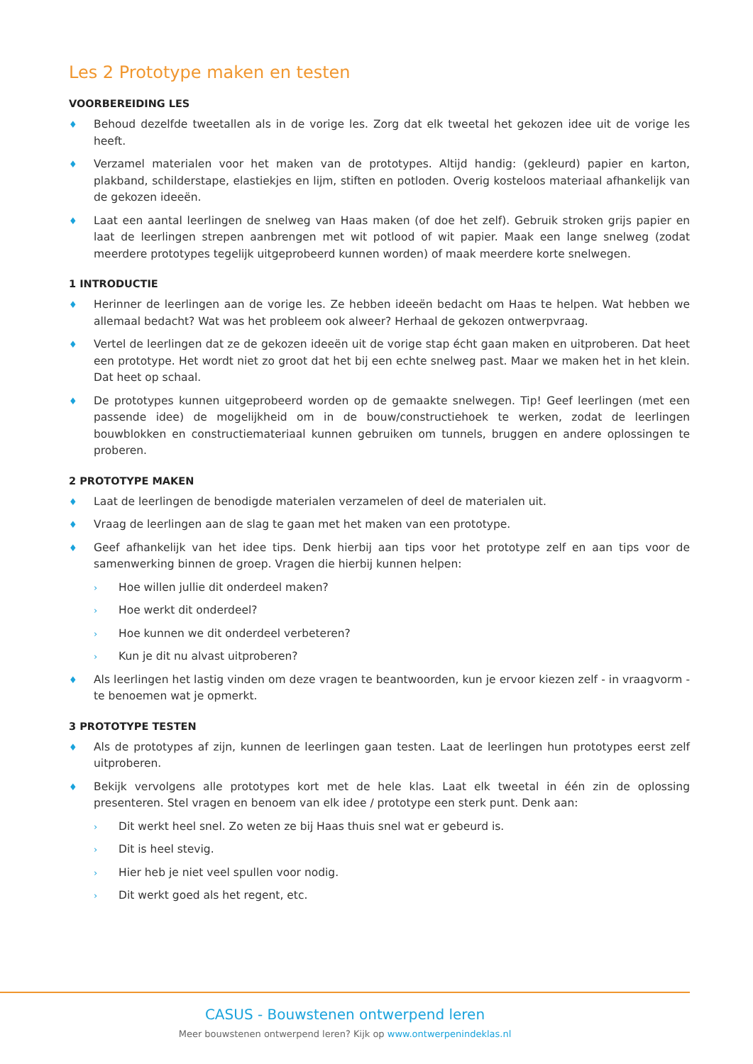Les 2 Prototype maken en testen
VOORBEREIDING LES
♦ Behoud dezelfde tweetallen als in de vorige les. Zorg dat elk tweetal het gekozen idee uit de vorige les heeft.
♦ Verzamel materialen voor het maken van de prototypes. Altijd handig: (gekleurd) papier en karton, plakband, schilderstape, elastiekjes en lijm, stiften en potloden. Overig kosteloos materiaal afhankelijk van de gekozen ideeën.
♦ Laat een aantal leerlingen de snelweg van Haas maken (of doe het zelf). Gebruik stroken grijs papier en laat de leerlingen strepen aanbrengen met wit potlood of wit papier. Maak een lange snelweg (zodat meerdere prototypes tegelijk uitgeprobeerd kunnen worden) of maak meerdere korte snelwegen.
1 INTRODUCTIE
♦ Herinner de leerlingen aan de vorige les. Ze hebben ideeën bedacht om Haas te helpen. Wat hebben we allemaal bedacht? Wat was het probleem ook alweer? Herhaal de gekozen ontwerpvraag.
♦ Vertel de leerlingen dat ze de gekozen ideeën uit de vorige stap écht gaan maken en uitproberen. Dat heet een prototype. Het wordt niet zo groot dat het bij een echte snelweg past. Maar we maken het in het klein. Dat heet op schaal.
♦ De prototypes kunnen uitgeprobeerd worden op de gemaakte snelwegen. Tip! Geef leerlingen (met een passende idee) de mogelijkheid om in de bouw/constructiehoek te werken, zodat de leerlingen bouwblokken en constructiemateriaal kunnen gebruiken om tunnels, bruggen en andere oplossingen te proberen.
2 PROTOTYPE MAKEN
♦ Laat de leerlingen de benodigde materialen verzamelen of deel de materialen uit.
♦ Vraag de leerlingen aan de slag te gaan met het maken van een prototype.
♦ Geef afhankelijk van het idee tips. Denk hierbij aan tips voor het prototype zelf en aan tips voor de samenwerking binnen de groep. Vragen die hierbij kunnen helpen:
› Hoe willen jullie dit onderdeel maken?
› Hoe werkt dit onderdeel?
› Hoe kunnen we dit onderdeel verbeteren?
› Kun je dit nu alvast uitproberen?
♦ Als leerlingen het lastig vinden om deze vragen te beantwoorden, kun je ervoor kiezen zelf - in vraagvorm - te benoemen wat je opmerkt.
3 PROTOTYPE TESTEN
♦ Als de prototypes af zijn, kunnen de leerlingen gaan testen. Laat de leerlingen hun prototypes eerst zelf uitproberen.
♦ Bekijk vervolgens alle prototypes kort met de hele klas. Laat elk tweetal in één zin de oplossing presenteren. Stel vragen en benoem van elk idee / prototype een sterk punt. Denk aan:
› Dit werkt heel snel. Zo weten ze bij Haas thuis snel wat er gebeurd is.
› Dit is heel stevig.
› Hier heb je niet veel spullen voor nodig.
› Dit werkt goed als het regent, etc.
CASUS - Bouwstenen ontwerpend leren
Meer bouwstenen ontwerpend leren? Kijk op www.ontwerpenindeklas.nl